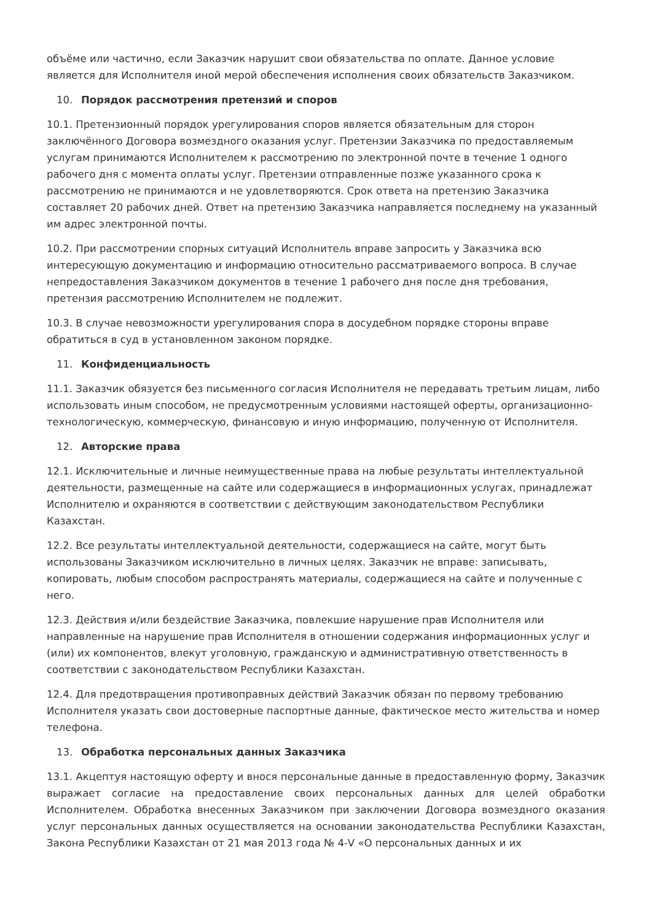объёме или частично, если Заказчик нарушит свои обязательства по оплате. Данное условие является для Исполнителя иной мерой обеспечения исполнения своих обязательств Заказчиком.
10. Порядок рассмотрения претензий и споров
10.1. Претензионный порядок урегулирования споров является обязательным для сторон заключённого Договора возмездного оказания услуг. Претензии Заказчика по предоставляемым услугам принимаются Исполнителем к рассмотрению по электронной почте в течение 1 одного рабочего дня с момента оплаты услуг. Претензии отправленные позже указанного срока к рассмотрению не принимаются и не удовлетворяются. Срок ответа на претензию Заказчика составляет 20 рабочих дней. Ответ на претензию Заказчика направляется последнему на указанный им адрес электронной почты.
10.2. При рассмотрении спорных ситуаций Исполнитель вправе запросить у Заказчика всю интересующую документацию и информацию относительно рассматриваемого вопроса. В случае непредоставления Заказчиком документов в течение 1 рабочего дня после дня требования, претензия рассмотрению Исполнителем не подлежит.
10.3. В случае невозможности урегулирования спора в досудебном порядке стороны вправе обратиться в суд в установленном законом порядке.
11. Конфиденциальность
11.1. Заказчик обязуется без письменного согласия Исполнителя не передавать третьим лицам, либо использовать иным способом, не предусмотренным условиями настоящей оферты, организационно-технологическую, коммерческую, финансовую и иную информацию, полученную от Исполнителя.
12. Авторские права
12.1. Исключительные и личные неимущественные права на любые результаты интеллектуальной деятельности, размещенные на сайте или содержащиеся в информационных услугах, принадлежат Исполнителю и охраняются в соответствии с действующим законодательством Республики Казахстан.
12.2. Все результаты интеллектуальной деятельности, содержащиеся на сайте, могут быть использованы Заказчиком исключительно в личных целях. Заказчик не вправе: записывать, копировать, любым способом распространять материалы, содержащиеся на сайте и полученные с него.
12.3. Действия и/или бездействие Заказчика, повлекшие нарушение прав Исполнителя или направленные на нарушение прав Исполнителя в отношении содержания информационных услуг и (или) их компонентов, влекут уголовную, гражданскую и административную ответственность в соответствии с законодательством Республики Казахстан.
12.4. Для предотвращения противоправных действий Заказчик обязан по первому требованию Исполнителя указать свои достоверные паспортные данные, фактическое место жительства и номер телефона.
13. Обработка персональных данных Заказчика
13.1. Акцептуя настоящую оферту и внося персональные данные в предоставленную форму, Заказчик выражает согласие на предоставление своих персональных данных для целей обработки Исполнителем. Обработка внесенных Заказчиком при заключении Договора возмездного оказания услуг персональных данных осуществляется на основании законодательства Республики Казахстан, Закона Республики Казахстан от 21 мая 2013 года № 4-V «О персональных данных и их